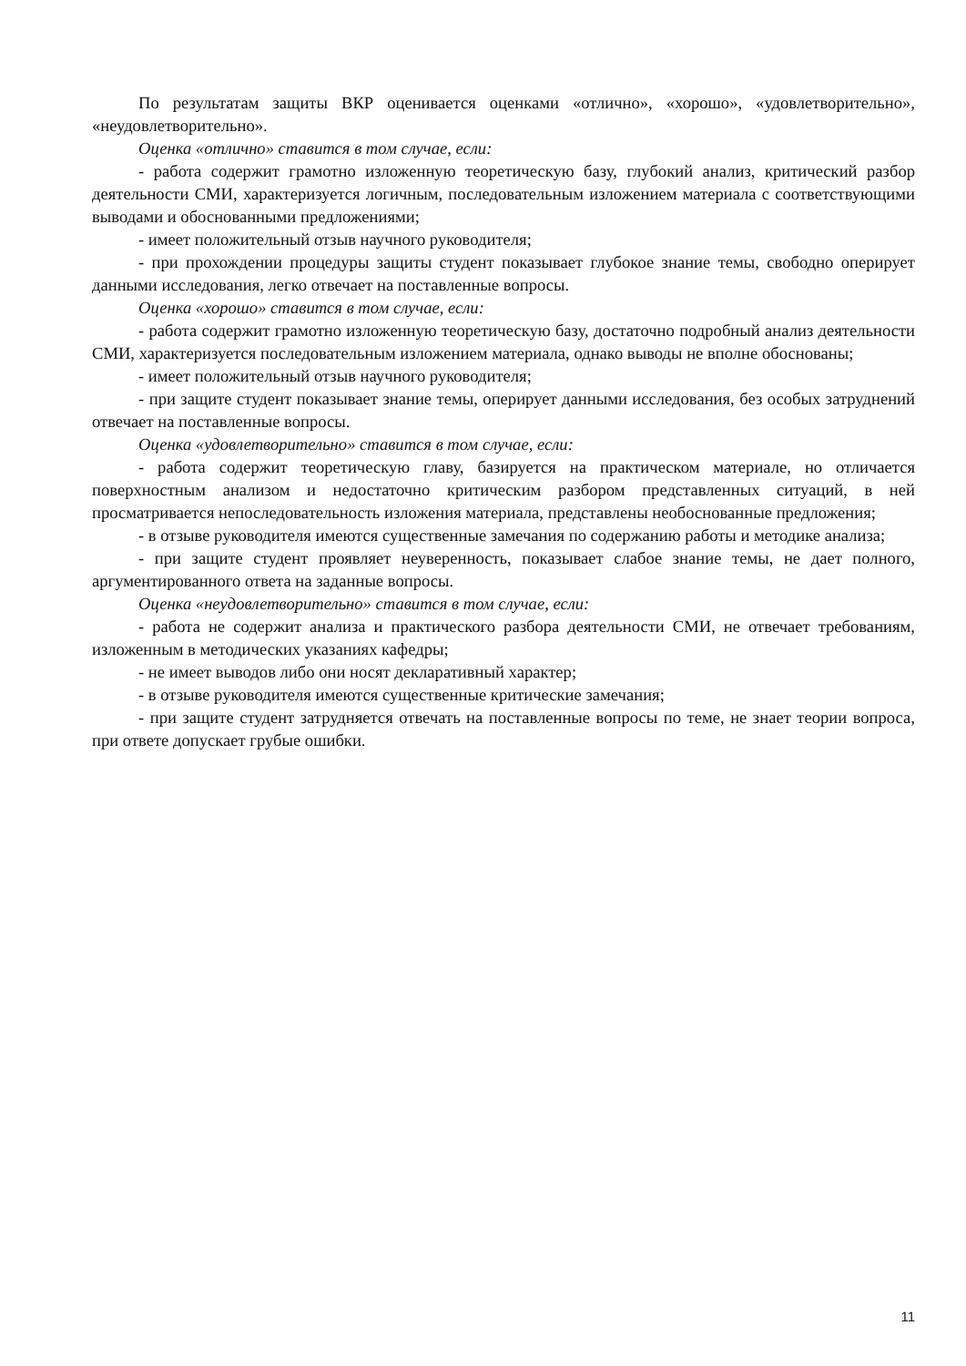По результатам защиты ВКР оценивается оценками «отлично», «хорошо», «удовлетворительно», «неудовлетворительно».
Оценка «отлично» ставится в том случае, если:
- работа содержит грамотно изложенную теоретическую базу, глубокий анализ, критический разбор деятельности СМИ, характеризуется логичным, последовательным изложением материала с соответствующими выводами и обоснованными предложениями;
- имеет положительный отзыв научного руководителя;
- при прохождении процедуры защиты студент показывает глубокое знание темы, свободно оперирует данными исследования, легко отвечает на поставленные вопросы.
Оценка «хорошо» ставится в том случае, если:
- работа содержит грамотно изложенную теоретическую базу, достаточно подробный анализ деятельности СМИ, характеризуется последовательным изложением материала, однако выводы не вполне обоснованы;
- имеет положительный отзыв научного руководителя;
- при защите студент показывает знание темы, оперирует данными исследования, без особых затруднений отвечает на поставленные вопросы.
Оценка «удовлетворительно» ставится в том случае, если:
- работа содержит теоретическую главу, базируется на практическом материале, но отличается поверхностным анализом и недостаточно критическим разбором представленных ситуаций, в ней просматривается непоследовательность изложения материала, представлены необоснованные предложения;
- в отзыве руководителя имеются существенные замечания по содержанию работы и методике анализа;
- при защите студент проявляет неуверенность, показывает слабое знание темы, не дает полного, аргументированного ответа на заданные вопросы.
Оценка «неудовлетворительно» ставится в том случае, если:
- работа не содержит анализа и практического разбора деятельности СМИ, не отвечает требованиям, изложенным в методических указаниях кафедры;
- не имеет выводов либо они носят декларативный характер;
- в отзыве руководителя имеются существенные критические замечания;
- при защите студент затрудняется отвечать на поставленные вопросы по теме, не знает теории вопроса, при ответе допускает грубые ошибки.
11